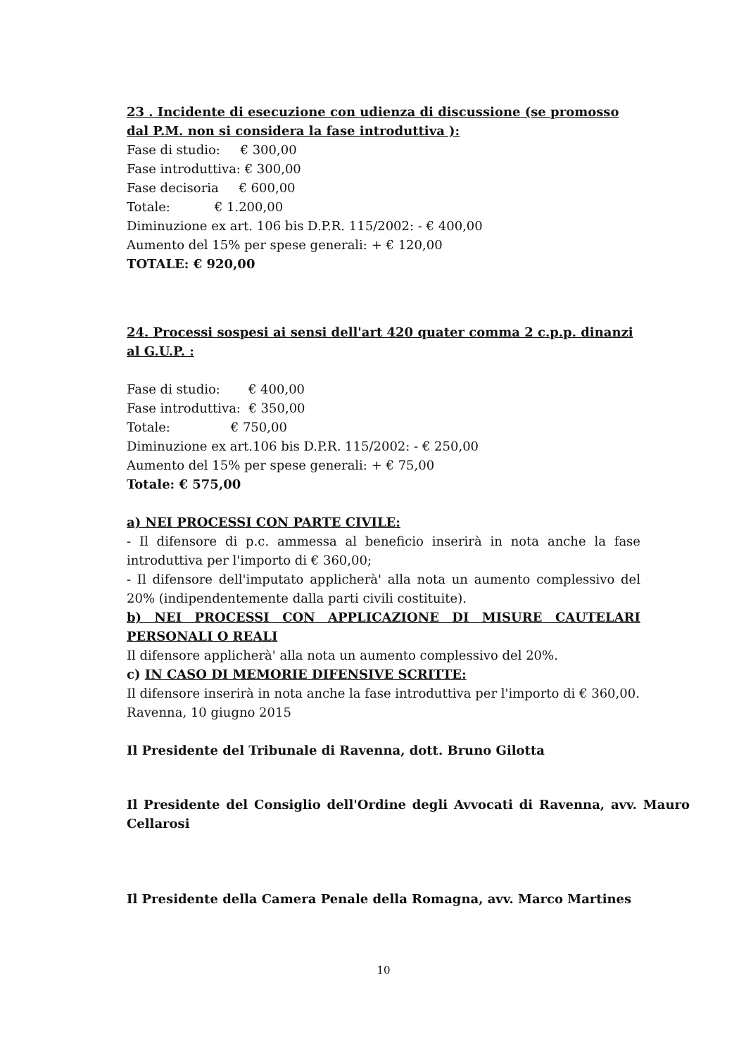23 . Incidente di esecuzione con udienza di discussione (se promosso dal P.M. non si considera la fase introduttiva ):
Fase di studio: € 300,00
Fase introduttiva: € 300,00
Fase decisoria € 600,00
Totale: € 1.200,00
Diminuzione ex art. 106 bis D.P.R. 115/2002: - € 400,00
Aumento del 15% per spese generali: + € 120,00
TOTALE: € 920,00
24. Processi sospesi ai sensi dell'art 420 quater comma 2 c.p.p. dinanzi al G.U.P. :
Fase di studio: € 400,00
Fase introduttiva: € 350,00
Totale: € 750,00
Diminuzione ex art.106 bis D.P.R. 115/2002: - € 250,00
Aumento del 15% per spese generali: + € 75,00
Totale: € 575,00
a) NEI PROCESSI CON PARTE CIVILE:
- Il difensore di p.c. ammessa al beneficio inserirà in nota anche la fase introduttiva per l'importo di € 360,00;
- Il difensore dell'imputato applicherà' alla nota un aumento complessivo del 20% (indipendentemente dalla parti civili costituite).
b) NEI PROCESSI CON APPLICAZIONE DI MISURE CAUTELARI PERSONALI O REALI
Il difensore applicherà' alla nota un aumento complessivo del 20%.
c) IN CASO DI MEMORIE DIFENSIVE SCRITTE:
Il difensore inserirà in nota anche la fase introduttiva per l'importo di € 360,00.
Ravenna, 10 giugno 2015
Il Presidente del Tribunale di Ravenna, dott. Bruno Gilotta
Il Presidente del Consiglio dell'Ordine degli Avvocati di Ravenna, avv. Mauro Cellarosi
Il Presidente della Camera Penale della Romagna, avv. Marco Martines
10